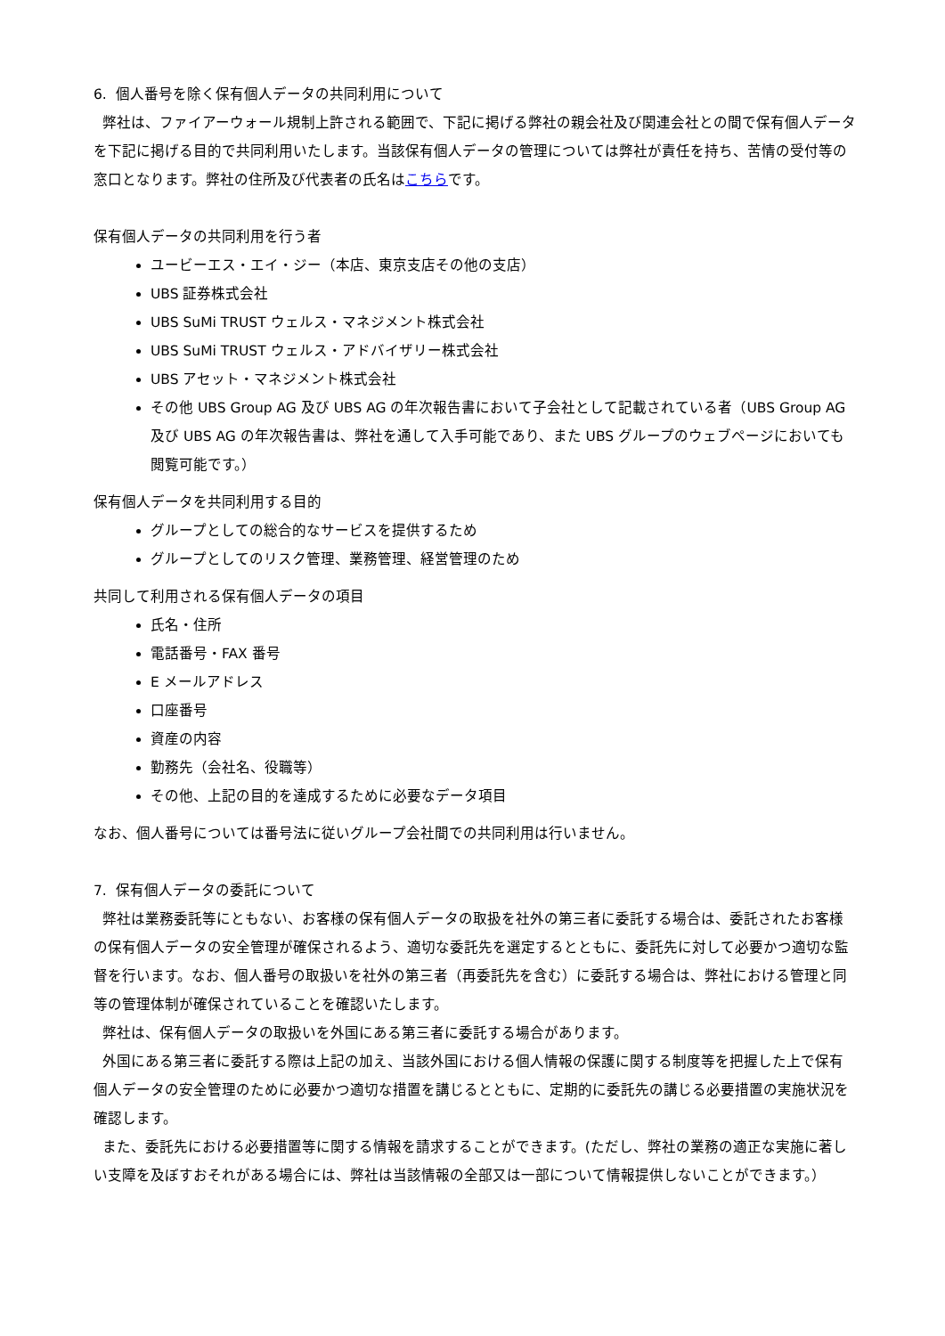6. 個人番号を除く保有個人データの共同利用について
弊社は、ファイアーウォール規制上許される範囲で、下記に掲げる弊社の親会社及び関連会社との間で保有個人データを下記に掲げる目的で共同利用いたします。当該保有個人データの管理については弊社が責任を持ち、苦情の受付等の窓口となります。弊社の住所及び代表者の氏名はこちらです。
保有個人データの共同利用を行う者
ユービーエス・エイ・ジー（本店、東京支店その他の支店）
UBS 証券株式会社
UBS SuMi TRUST ウェルス・マネジメント株式会社
UBS SuMi TRUST ウェルス・アドバイザリー株式会社
UBS アセット・マネジメント株式会社
その他 UBS Group AG 及び UBS AG の年次報告書において子会社として記載されている者（UBS Group AG 及び UBS AG の年次報告書は、弊社を通して入手可能であり、また UBS グループのウェブページにおいても閲覧可能です。）
保有個人データを共同利用する目的
グループとしての総合的なサービスを提供するため
グループとしてのリスク管理、業務管理、経営管理のため
共同して利用される保有個人データの項目
氏名・住所
電話番号・FAX 番号
E メールアドレス
口座番号
資産の内容
勤務先（会社名、役職等）
その他、上記の目的を達成するために必要なデータ項目
なお、個人番号については番号法に従いグループ会社間での共同利用は行いません。
7. 保有個人データの委託について
弊社は業務委託等にともない、お客様の保有個人データの取扱を社外の第三者に委託する場合は、委託されたお客様の保有個人データの安全管理が確保されるよう、適切な委託先を選定するとともに、委託先に対して必要かつ適切な監督を行います。なお、個人番号の取扱いを社外の第三者（再委託先を含む）に委託する場合は、弊社における管理と同等の管理体制が確保されていることを確認いたします。
弊社は、保有個人データの取扱いを外国にある第三者に委託する場合があります。
外国にある第三者に委託する際は上記の加え、当該外国における個人情報の保護に関する制度等を把握した上で保有個人データの安全管理のために必要かつ適切な措置を講じるとともに、定期的に委託先の講じる必要措置の実施状況を確認します。
また、委託先における必要措置等に関する情報を請求することができます。(ただし、弊社の業務の適正な実施に著しい支障を及ぼすおそれがある場合には、弊社は当該情報の全部又は一部について情報提供しないことができます。）